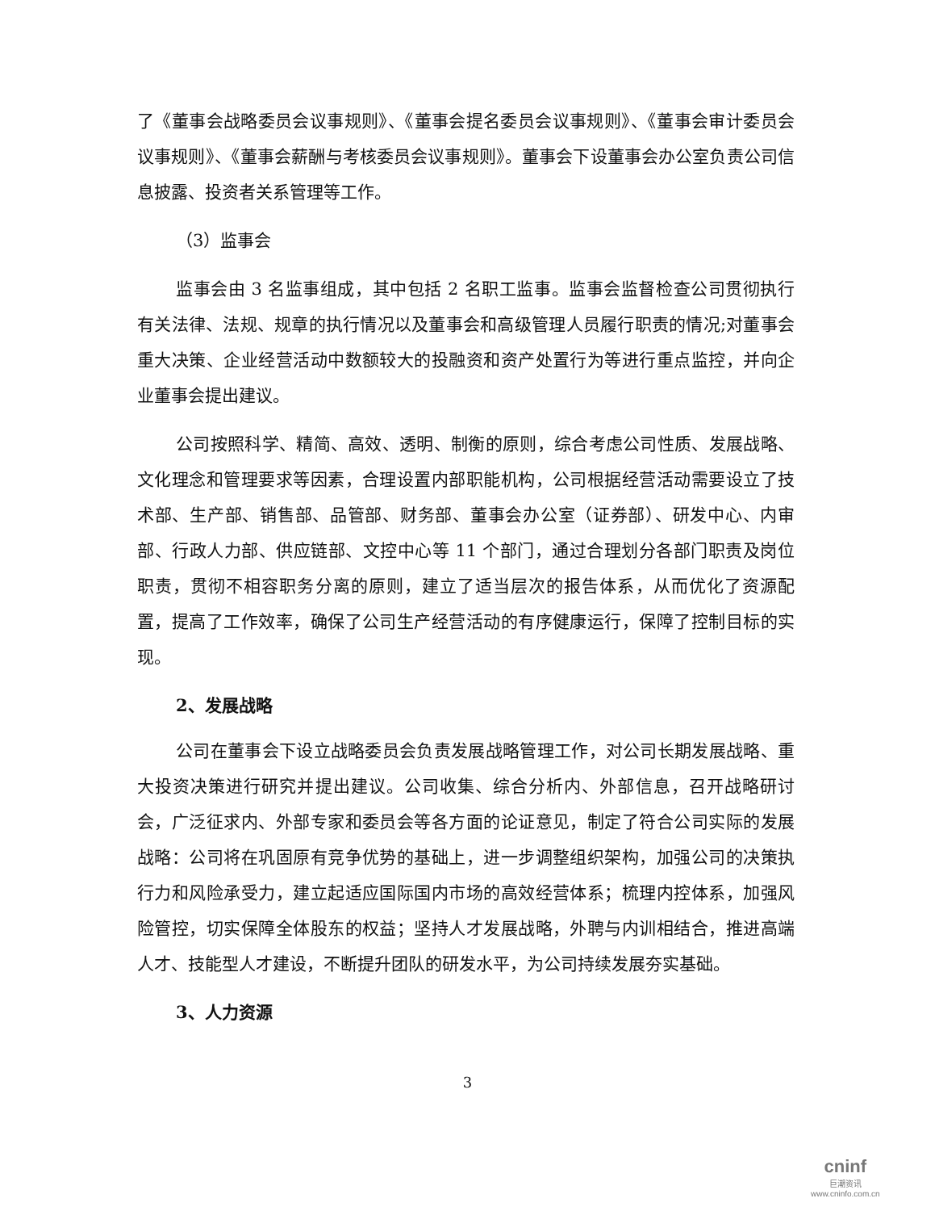了《董事会战略委员会议事规则》、《董事会提名委员会议事规则》、《董事会审计委员会议事规则》、《董事会薪酬与考核委员会议事规则》。董事会下设董事会办公室负责公司信息披露、投资者关系管理等工作。
（3）监事会
监事会由 3 名监事组成，其中包括 2 名职工监事。监事会监督检查公司贯彻执行有关法律、法规、规章的执行情况以及董事会和高级管理人员履行职责的情况;对董事会重大决策、企业经营活动中数额较大的投融资和资产处置行为等进行重点监控，并向企业董事会提出建议。
公司按照科学、精简、高效、透明、制衡的原则，综合考虑公司性质、发展战略、文化理念和管理要求等因素，合理设置内部职能机构，公司根据经营活动需要设立了技术部、生产部、销售部、品管部、财务部、董事会办公室（证券部）、研发中心、内审部、行政人力部、供应链部、文控中心等 11 个部门，通过合理划分各部门职责及岗位职责，贯彻不相容职务分离的原则，建立了适当层次的报告体系，从而优化了资源配置，提高了工作效率，确保了公司生产经营活动的有序健康运行，保障了控制目标的实现。
2、发展战略
公司在董事会下设立战略委员会负责发展战略管理工作，对公司长期发展战略、重大投资决策进行研究并提出建议。公司收集、综合分析内、外部信息，召开战略研讨会，广泛征求内、外部专家和委员会等各方面的论证意见，制定了符合公司实际的发展战略：公司将在巩固原有竞争优势的基础上，进一步调整组织架构，加强公司的决策执行力和风险承受力，建立起适应国际国内市场的高效经营体系；梳理内控体系，加强风险管控，切实保障全体股东的权益；坚持人才发展战略，外聘与内训相结合，推进高端人才、技能型人才建设，不断提升团队的研发水平，为公司持续发展夯实基础。
3、人力资源
3
cninf
巨潮资讯
www.cninfo.com.cn